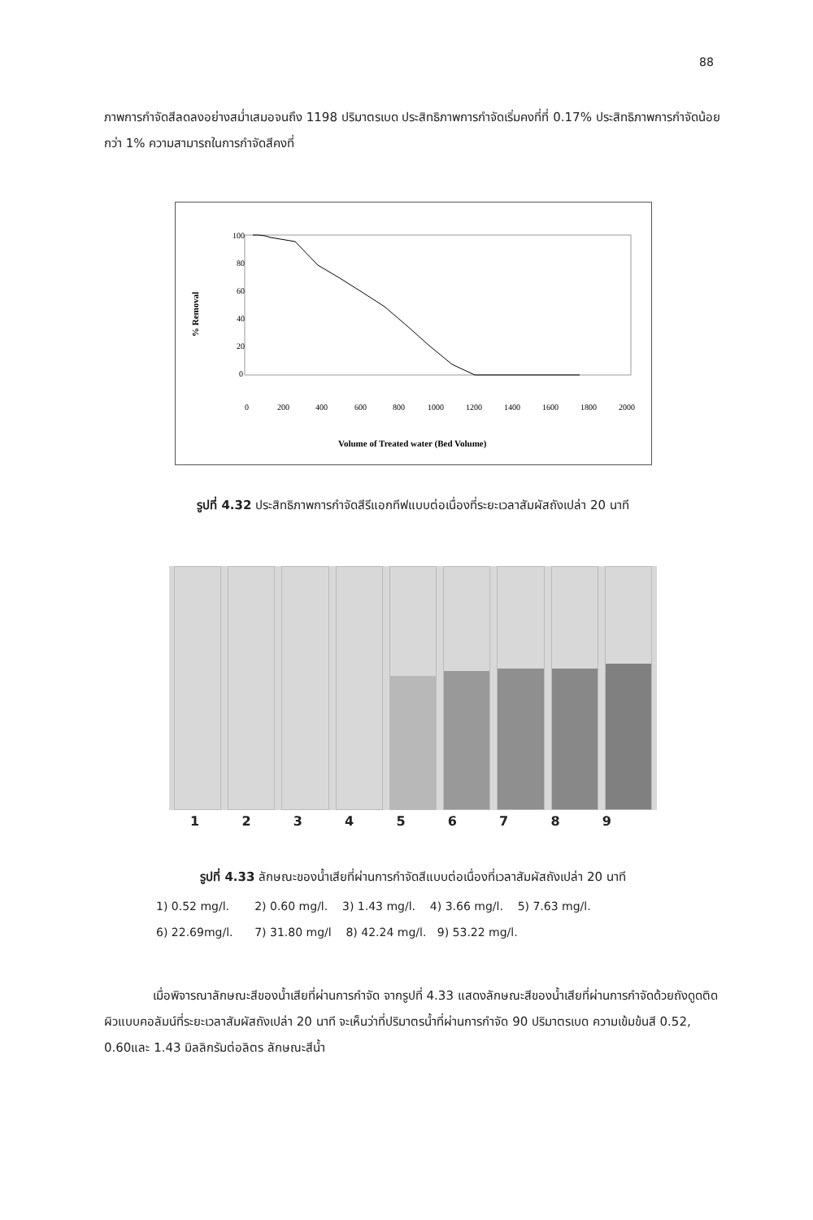88
ภาพการกำจัดสีลดลงอย่างสม่ำเสมอจนถึง 1198 ปริมาตรเบด ประสิทธิภาพการกำจัดเริ่มคงที่ที่ 0.17% ประสิทธิภาพการกำจัดน้อยกว่า 1% ความสามารถในการกำจัดสีคงที่
100
80
60
40
20
0
0
200
400
600
800
1000
1200
1400
1600
1800
2000
Volume of Treated water (Bed Volume)
% Removal
รูปที่ 4.32 ประสิทธิภาพการกำจัดสีรีแอกทีฟแบบต่อเนื่องที่ระยะเวลาสัมผัสถังเปล่า 20 นาที
1 2 3 4 5 6 7 8 9
รูปที่ 4.33 ลักษณะของน้ำเสียที่ผ่านการกำจัดสีแบบต่อเนื่องที่เวลาสัมผัสถังเปล่า 20 นาที
1) 0.52 mg/l. 2) 0.60 mg/l. 3) 1.43 mg/l. 4) 3.66 mg/l. 5) 7.63 mg/l.
6) 22.69mg/l. 7) 31.80 mg/l 8) 42.24 mg/l. 9) 53.22 mg/l.
เมื่อพิจารณาลักษณะสีของน้ำเสียที่ผ่านการกำจัด จากรูปที่ 4.33 แสดงลักษณะสีของน้ำเสียที่ผ่านการกำจัดด้วยถังดูดติดผิวแบบคอลัมน์ที่ระยะเวลาสัมผัสถังเปล่า 20 นาที จะเห็นว่าที่ปริมาตรน้ำที่ผ่านการกำจัด 90 ปริมาตรเบด ความเข้มข้นสี 0.52, 0.60และ 1.43 มิลลิกรัมต่อลิตร ลักษณะสีน้ำ